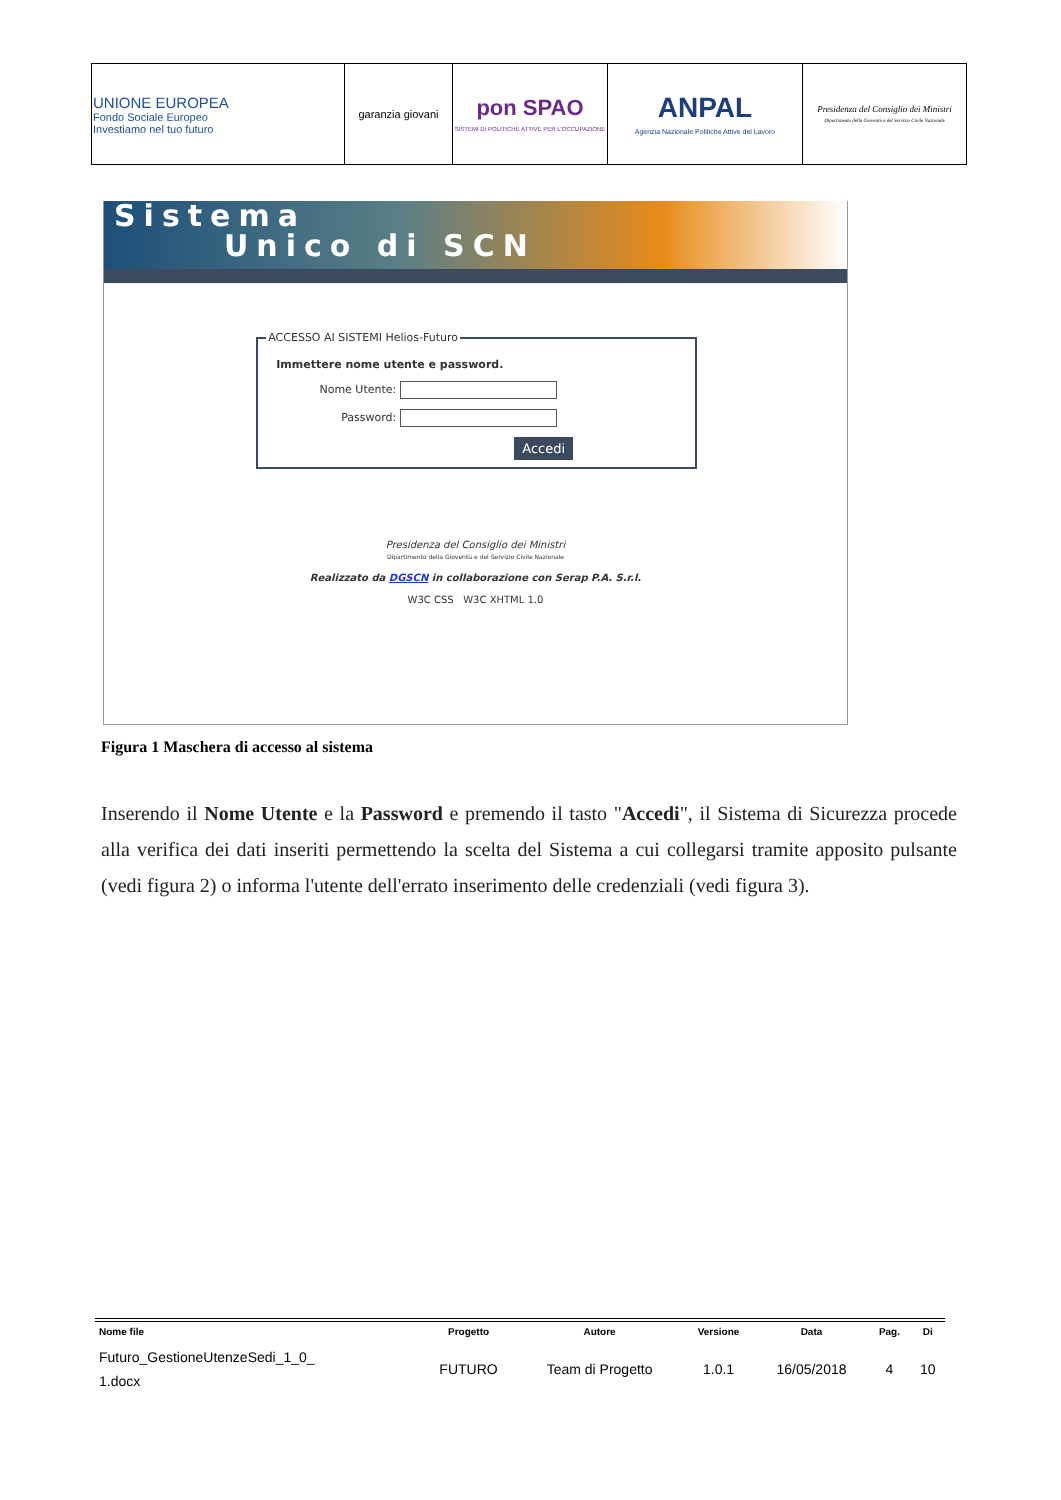| UNIONE EUROPEA Fondo Sociale Europeo Investiamo nel tuo futuro | garanzia giovani | pon SPAO SISTEMI DI POLITICHE ATTIVE PER L'OCCUPAZIONE | ANPAL Agenzia Nazionale Politiche Attive del Lavoro | Presidenza del Consiglio dei Ministri Dipartimento della Gioventù e del Servizio Civile Nazionale |
Sistema
Unico di SCN
ACCESSO AI SISTEMI Helios-Futuro
Immettere nome utente e password.
Nome Utente:
Password:
Accedi
Presidenza del Consiglio dei Ministri
Dipartimento della Gioventù e del Servizio Civile Nazionale
Realizzato da DGSCN in collaborazione con Serap P.A. S.r.l.
W3C CSS W3C XHTML 1.0
Figura 1 Maschera di accesso al sistema
Inserendo il Nome Utente e la Password e premendo il tasto "Accedi", il Sistema di Sicurezza procede alla verifica dei dati inseriti permettendo la scelta del Sistema a cui collegarsi tramite apposito pulsante (vedi figura 2) o informa l'utente dell'errato inserimento delle credenziali (vedi figura 3).
| Nome file | Progetto | Autore | Versione | Data | Pag. | Di |
| --- | --- | --- | --- | --- | --- | --- |
| Futuro_GestioneUtenzeSedi_1_0_ 1.docx | FUTURO | Team di Progetto | 1.0.1 | 16/05/2018 | 4 | 10 |